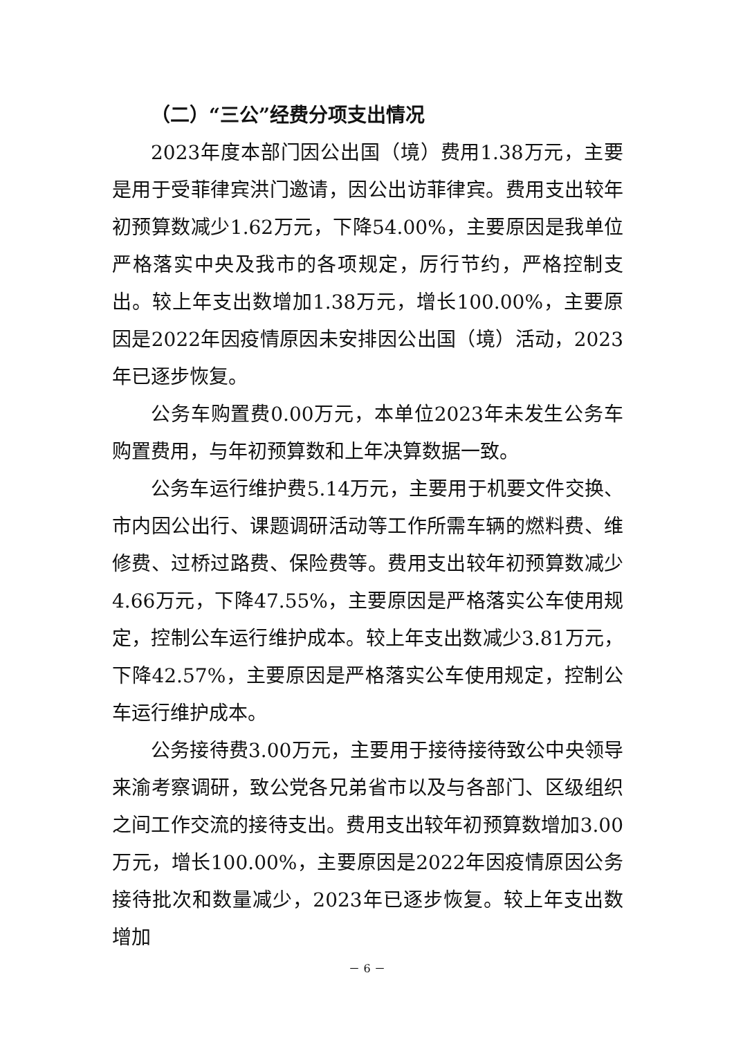（二）“三公”经费分项支出情况
2023年度本部门因公出国（境）费用1.38万元，主要是用于受菲律宾洪门邀请，因公出访菲律宾。费用支出较年初预算数减少1.62万元，下降54.00%，主要原因是我单位严格落实中央及我市的各项规定，厉行节约，严格控制支出。较上年支出数增加1.38万元，增长100.00%，主要原因是2022年因疫情原因未安排因公出国（境）活动，2023年已逐步恢复。
公务车购置费0.00万元，本单位2023年未发生公务车购置费用，与年初预算数和上年决算数据一致。
公务车运行维护费5.14万元，主要用于机要文件交换、市内因公出行、课题调研活动等工作所需车辆的燃料费、维修费、过桥过路费、保险费等。费用支出较年初预算数减少4.66万元，下降47.55%，主要原因是严格落实公车使用规定，控制公车运行维护成本。较上年支出数减少3.81万元，下降42.57%，主要原因是严格落实公车使用规定，控制公车运行维护成本。
公务接待费3.00万元，主要用于接待接待致公中央领导来渝考察调研，致公党各兄弟省市以及与各部门、区级组织之间工作交流的接待支出。费用支出较年初预算数增加3.00万元，增长100.00%，主要原因是2022年因疫情原因公务接待批次和数量减少，2023年已逐步恢复。较上年支出数增加
－ 6 －